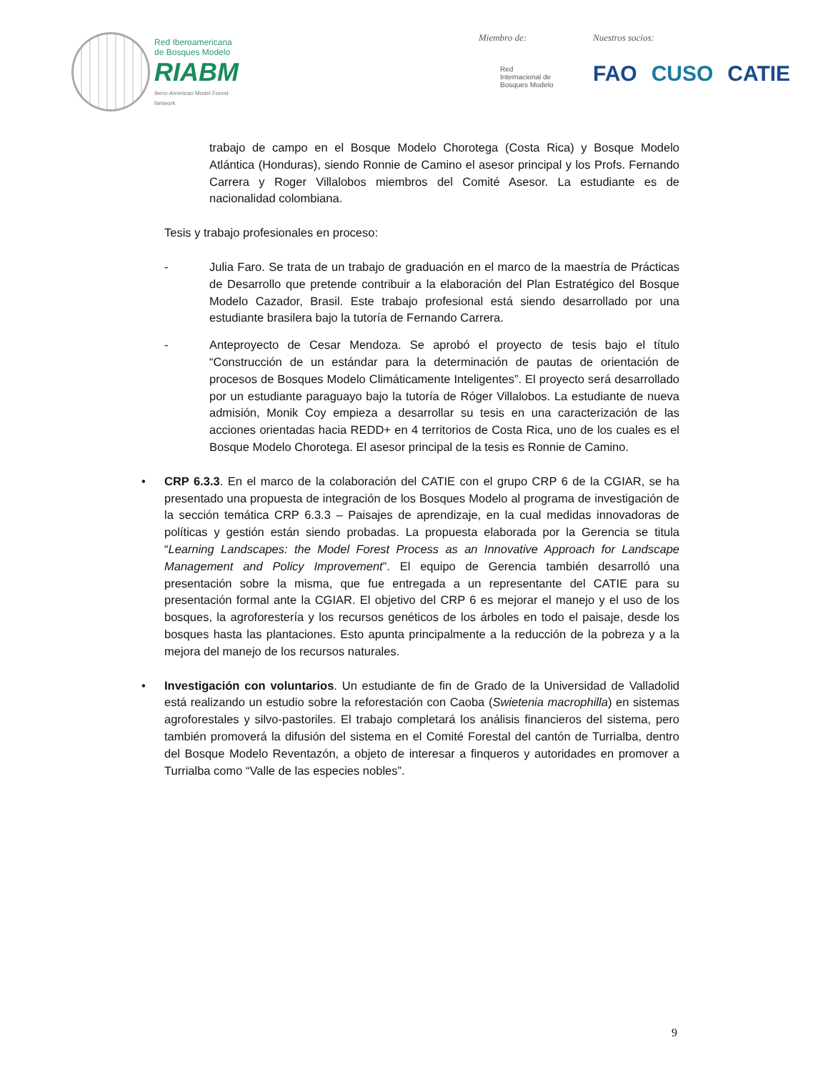Red Iberoamericana
de Bosques Modelo
RIABM
Ibero-American Model Forest Network
Miembro de:
Red
Internacional de
Bosques Modelo
Nuestros socios:
FAO CUSO CATIE
trabajo de campo en el Bosque Modelo Chorotega (Costa Rica) y Bosque Modelo Atlántica (Honduras), siendo Ronnie de Camino el asesor principal y los Profs. Fernando Carrera y Roger Villalobos miembros del Comité Asesor. La estudiante es de nacionalidad colombiana.
Tesis y trabajo profesionales en proceso:
- Julia Faro. Se trata de un trabajo de graduación en el marco de la maestría de Prácticas de Desarrollo que pretende contribuir a la elaboración del Plan Estratégico del Bosque Modelo Cazador, Brasil. Este trabajo profesional está siendo desarrollado por una estudiante brasilera bajo la tutoría de Fernando Carrera.
- Anteproyecto de Cesar Mendoza. Se aprobó el proyecto de tesis bajo el título “Construcción de un estándar para la determinación de pautas de orientación de procesos de Bosques Modelo Climáticamente Inteligentes”. El proyecto será desarrollado por un estudiante paraguayo bajo la tutoría de Róger Villalobos. La estudiante de nueva admisión, Monik Coy empieza a desarrollar su tesis en una caracterización de las acciones orientadas hacia REDD+ en 4 territorios de Costa Rica, uno de los cuales es el Bosque Modelo Chorotega. El asesor principal de la tesis es Ronnie de Camino.
• CRP 6.3.3. En el marco de la colaboración del CATIE con el grupo CRP 6 de la CGIAR, se ha presentado una propuesta de integración de los Bosques Modelo al programa de investigación de la sección temática CRP 6.3.3 – Paisajes de aprendizaje, en la cual medidas innovadoras de políticas y gestión están siendo probadas. La propuesta elaborada por la Gerencia se titula “Learning Landscapes: the Model Forest Process as an Innovative Approach for Landscape Management and Policy Improvement”. El equipo de Gerencia también desarrolló una presentación sobre la misma, que fue entregada a un representante del CATIE para su presentación formal ante la CGIAR. El objetivo del CRP 6 es mejorar el manejo y el uso de los bosques, la agroforestería y los recursos genéticos de los árboles en todo el paisaje, desde los bosques hasta las plantaciones. Esto apunta principalmente a la reducción de la pobreza y a la mejora del manejo de los recursos naturales.
• Investigación con voluntarios. Un estudiante de fin de Grado de la Universidad de Valladolid está realizando un estudio sobre la reforestación con Caoba (Swietenia macrophilla) en sistemas agroforestales y silvo-pastoriles. El trabajo completará los análisis financieros del sistema, pero también promoverá la difusión del sistema en el Comité Forestal del cantón de Turrialba, dentro del Bosque Modelo Reventazón, a objeto de interesar a finqueros y autoridades en promover a Turrialba como “Valle de las especies nobles”.
9